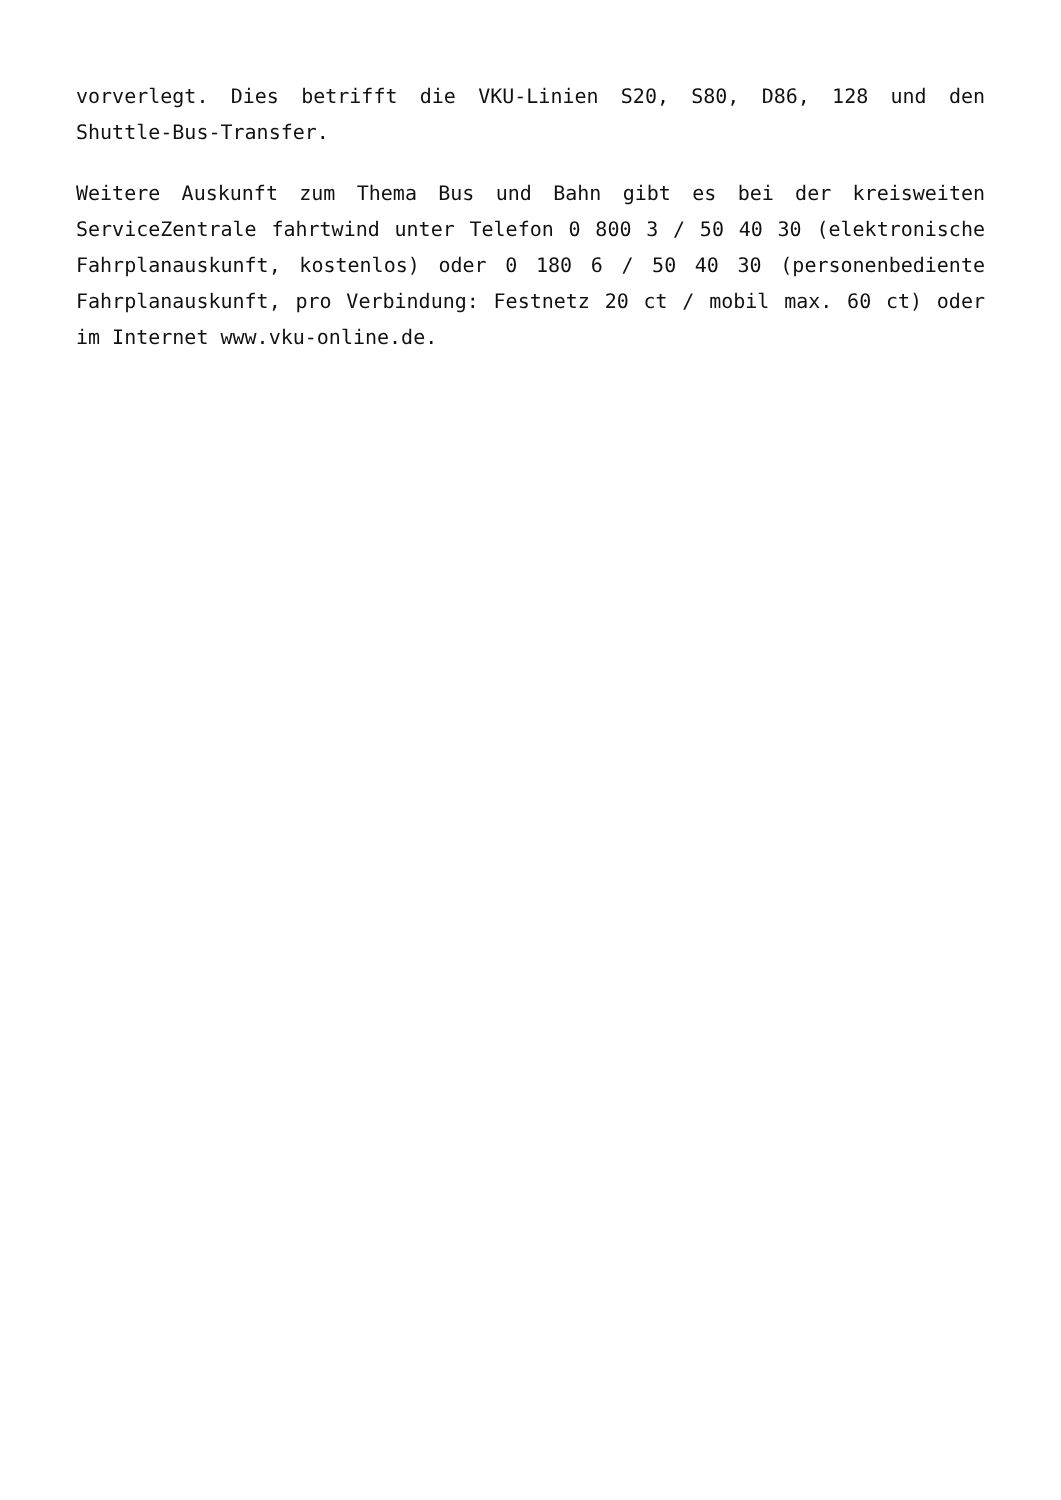vorverlegt. Dies betrifft die VKU-Linien S20, S80, D86, 128 und den Shuttle-Bus-Transfer.
Weitere Auskunft zum Thema Bus und Bahn gibt es bei der kreisweiten ServiceZentrale fahrtwind unter Telefon 0 800 3 / 50 40 30 (elektronische Fahrplanauskunft, kostenlos) oder 0 180 6 / 50 40 30 (personenbediente Fahrplanauskunft, pro Verbindung: Festnetz 20 ct / mobil max. 60 ct) oder im Internet www.vku-online.de.